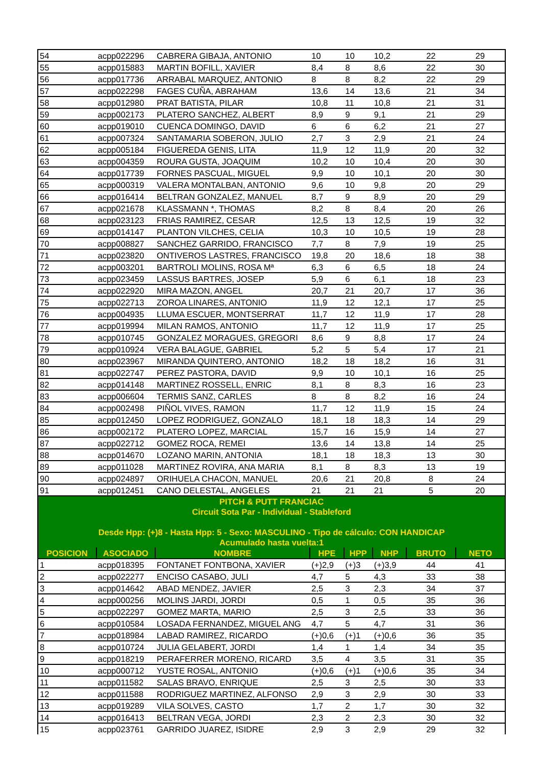| 54 | acpp022296 | CABRERA GIBAJA, ANTONIO | 10 | 10 | 10,2 | 22 | 29 |
| 55 | acpp015883 | MARTIN BOFILL, XAVIER | 8,4 | 8 | 8,6 | 22 | 30 |
| 56 | acpp017736 | ARRABAL MARQUEZ, ANTONIO | 8 | 8 | 8,2 | 22 | 29 |
| 57 | acpp022298 | FAGES CUÑA, ABRAHAM | 13,6 | 14 | 13,6 | 21 | 34 |
| 58 | acpp012980 | PRAT BATISTA, PILAR | 10,8 | 11 | 10,8 | 21 | 31 |
| 59 | acpp002173 | PLATERO SANCHEZ, ALBERT | 8,9 | 9 | 9,1 | 21 | 29 |
| 60 | acpp019010 | CUENCA DOMINGO, DAVID | 6 | 6 | 6,2 | 21 | 27 |
| 61 | acpp007324 | SANTAMARIA SOBERON, JULIO | 2,7 | 3 | 2,9 | 21 | 24 |
| 62 | acpp005184 | FIGUEREDA GENIS, LITA | 11,9 | 12 | 11,9 | 20 | 32 |
| 63 | acpp004359 | ROURA GUSTA, JOAQUIM | 10,2 | 10 | 10,4 | 20 | 30 |
| 64 | acpp017739 | FORNES PASCUAL, MIGUEL | 9,9 | 10 | 10,1 | 20 | 30 |
| 65 | acpp000319 | VALERA MONTALBAN, ANTONIO | 9,6 | 10 | 9,8 | 20 | 29 |
| 66 | acpp016414 | BELTRAN GONZALEZ, MANUEL | 8,7 | 9 | 8,9 | 20 | 29 |
| 67 | acpp021678 | KLASSMANN *, THOMAS | 8,2 | 8 | 8,4 | 20 | 26 |
| 68 | acpp023123 | FRIAS RAMIREZ, CESAR | 12,5 | 13 | 12,5 | 19 | 32 |
| 69 | acpp014147 | PLANTON VILCHES, CELIA | 10,3 | 10 | 10,5 | 19 | 28 |
| 70 | acpp008827 | SANCHEZ GARRIDO, FRANCISCO | 7,7 | 8 | 7,9 | 19 | 25 |
| 71 | acpp023820 | ONTIVEROS LASTRES, FRANCISCO | 19,8 | 20 | 18,6 | 18 | 38 |
| 72 | acpp003201 | BARTROLI MOLINS, ROSA Mª | 6,3 | 6 | 6,5 | 18 | 24 |
| 73 | acpp023459 | LASSUS BARTRES, JOSEP | 5,9 | 6 | 6,1 | 18 | 23 |
| 74 | acpp022920 | MIRA MAZON, ANGEL | 20,7 | 21 | 20,7 | 17 | 36 |
| 75 | acpp022713 | ZOROA LINARES, ANTONIO | 11,9 | 12 | 12,1 | 17 | 25 |
| 76 | acpp004935 | LLUMA ESCUER, MONTSERRAT | 11,7 | 12 | 11,9 | 17 | 28 |
| 77 | acpp019994 | MILAN RAMOS, ANTONIO | 11,7 | 12 | 11,9 | 17 | 25 |
| 78 | acpp010745 | GONZALEZ MORAGUES, GREGORI | 8,6 | 9 | 8,8 | 17 | 24 |
| 79 | acpp010924 | VERA BALAGUE, GABRIEL | 5,2 | 5 | 5,4 | 17 | 21 |
| 80 | acpp023967 | MIRANDA QUINTERO, ANTONIO | 18,2 | 18 | 18,2 | 16 | 31 |
| 81 | acpp022747 | PEREZ PASTORA, DAVID | 9,9 | 10 | 10,1 | 16 | 25 |
| 82 | acpp014148 | MARTINEZ ROSSELL, ENRIC | 8,1 | 8 | 8,3 | 16 | 23 |
| 83 | acpp006604 | TERMIS SANZ, CARLES | 8 | 8 | 8,2 | 16 | 24 |
| 84 | acpp002498 | PIÑOL VIVES, RAMON | 11,7 | 12 | 11,9 | 15 | 24 |
| 85 | acpp012450 | LOPEZ RODRIGUEZ, GONZALO | 18,1 | 18 | 18,3 | 14 | 29 |
| 86 | acpp002172 | PLATERO LOPEZ, MARCIAL | 15,7 | 16 | 15,9 | 14 | 27 |
| 87 | acpp022712 | GOMEZ ROCA, REMEI | 13,6 | 14 | 13,8 | 14 | 25 |
| 88 | acpp014670 | LOZANO MARIN, ANTONIA | 18,1 | 18 | 18,3 | 13 | 30 |
| 89 | acpp011028 | MARTINEZ ROVIRA, ANA MARIA | 8,1 | 8 | 8,3 | 13 | 19 |
| 90 | acpp024897 | ORIHUELA CHACON, MANUEL | 20,6 | 21 | 20,8 | 8 | 24 |
| 91 | acpp012451 | CANO DELESTAL, ANGELES | 21 | 21 | 21 | 5 | 20 |
| PITCH & PUTT FRANCIAC Circuit Sota Par - Individual - Stableford Desde Hpp: (+)8 - Hasta Hpp: 5 - Sexo: MASCULINO - Tipo de cálculo: CON HANDICAP Acumulado hasta vuelta:1 | | | | | | | |
| POSICION | ASOCIADO | NOMBRE | HPE | HPP | NHP | BRUTO | NETO |
| 1 | acpp018395 | FONTANET FONTBONA, XAVIER | (+)2,9 | (+)3 | (+)3,9 | 44 | 41 |
| 2 | acpp022277 | ENCISO CASABO, JULI | 4,7 | 5 | 4,3 | 33 | 38 |
| 3 | acpp014642 | ABAD MENDEZ, JAVIER | 2,5 | 3 | 2,3 | 34 | 37 |
| 4 | acpp000256 | MOLINS JARDI, JORDI | 0,5 | 1 | 0,5 | 35 | 36 |
| 5 | acpp022297 | GOMEZ MARTA, MARIO | 2,5 | 3 | 2,5 | 33 | 36 |
| 6 | acpp010584 | LOSADA FERNANDEZ, MIGUEL ANG | 4,7 | 5 | 4,7 | 31 | 36 |
| 7 | acpp018984 | LABAD RAMIREZ, RICARDO | (+)0,6 | (+)1 | (+)0,6 | 36 | 35 |
| 8 | acpp010724 | JULIA GELABERT, JORDI | 1,4 | 1 | 1,4 | 34 | 35 |
| 9 | acpp018219 | PERAFERRER MORENO, RICARD | 3,5 | 4 | 3,5 | 31 | 35 |
| 10 | acpp000712 | YUSTE ROSAL, ANTONIO | (+)0,6 | (+)1 | (+)0,6 | 35 | 34 |
| 11 | acpp011582 | SALAS BRAVO, ENRIQUE | 2,5 | 3 | 2,5 | 30 | 33 |
| 12 | acpp011588 | RODRIGUEZ MARTINEZ, ALFONSO | 2,9 | 3 | 2,9 | 30 | 33 |
| 13 | acpp019289 | VILA SOLVES, CASTO | 1,7 | 2 | 1,7 | 30 | 32 |
| 14 | acpp016413 | BELTRAN VEGA, JORDI | 2,3 | 2 | 2,3 | 30 | 32 |
| 15 | acpp023761 | GARRIDO JUAREZ, ISIDRE | 2,9 | 3 | 2,9 | 29 | 32 |